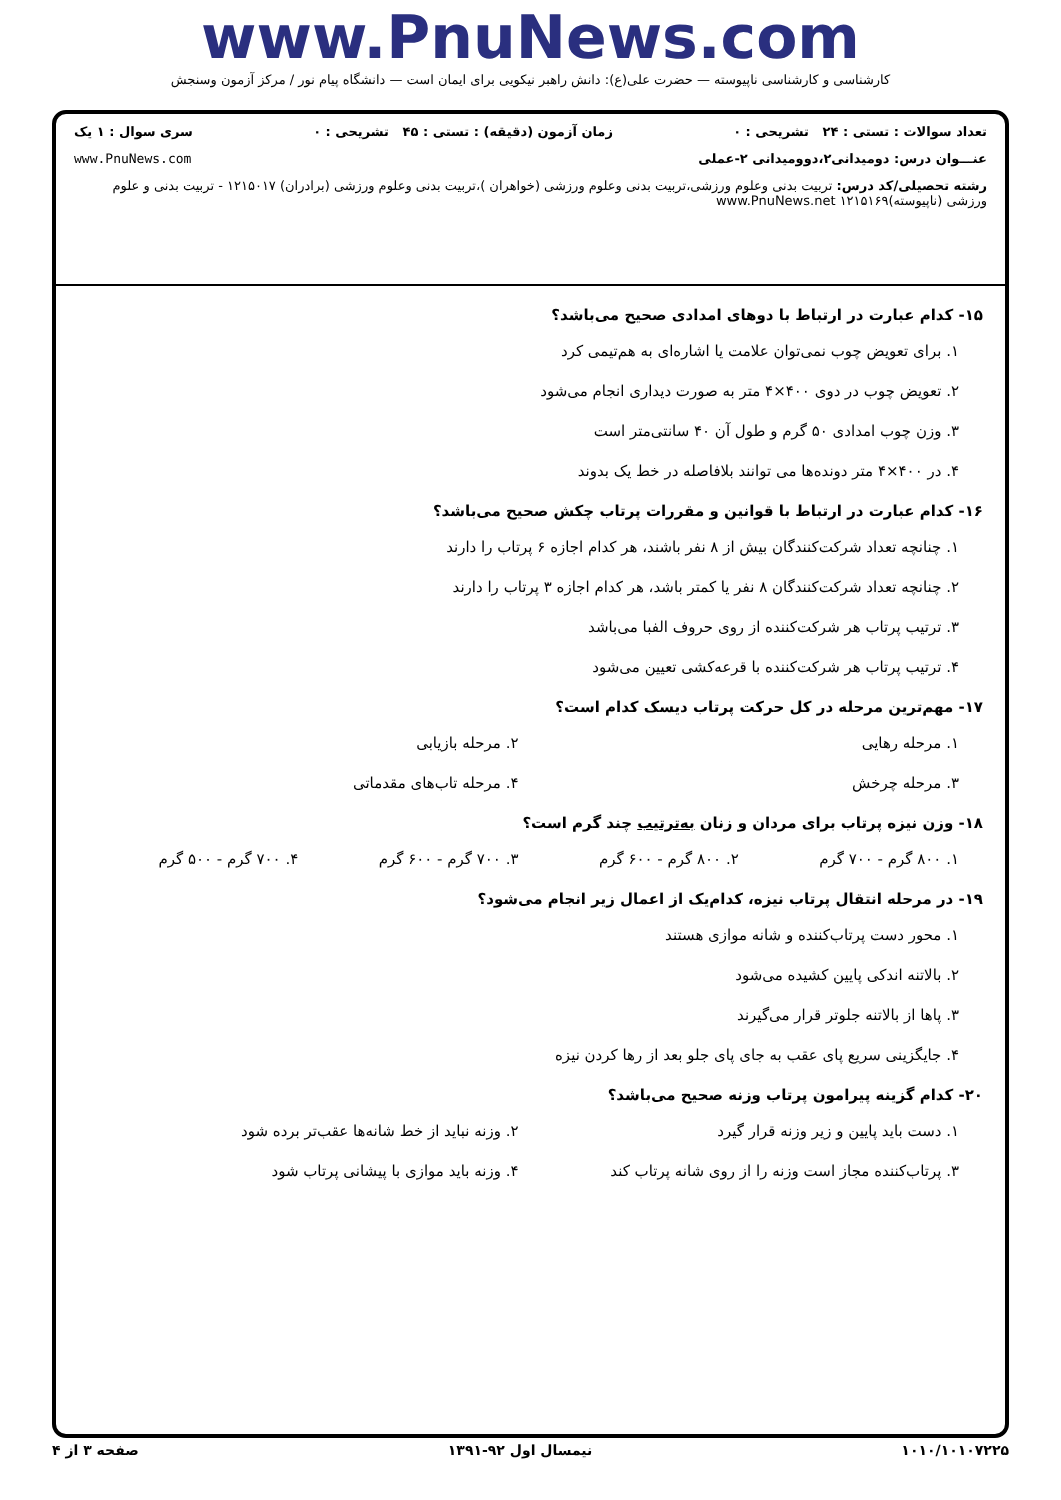www.PnuNews.com
کارشناسی و کارشناسی ناپیوسته — حضرت علی(ع): دانش راهبر نیکویی برای ایمان است — دانشگاه پیام نور / مرکز آزمون وسنجش
تعداد سوالات : تستی : ۲۴ تشریحی : ۰ زمان آزمون (دقیقه) : تستی : ۴۵ تشریحی : ۰ سری سوال : ۱ یک
عنـــوان درس: دومیدانی۲،دوومیدانی ۲-عملی www.PnuNews.com
رشته تحصیلی/کد درس: تربیت بدنی وعلوم ورزشی،تربیت بدنی وعلوم ورزشی (خواهران )،تربیت بدنی وعلوم ورزشی (برادران) ۱۲۱۵۰۱۷ - تربیت بدنی و علوم ورزشی (ناپیوسته)۱۲۱۵۱۶۹ www.PnuNews.net
۱۵- کدام عبارت در ارتباط با دوهای امدادی صحیح می‌باشد؟
۱. برای تعویض چوب نمی‌توان علامت یا اشاره‌ای به هم‌تیمی کرد
۲. تعویض چوب در دوی ۴۰۰×۴ متر به صورت دیداری انجام می‌شود
۳. وزن چوب امدادی ۵۰ گرم و طول آن ۴۰ سانتی‌متر است
۴. در ۴۰۰×۴ متر دونده‌ها می توانند بلافاصله در خط یک بدوند
۱۶- کدام عبارت در ارتباط با قوانین و مقررات پرتاب چکش صحیح می‌باشد؟
۱. چنانچه تعداد شرکت‌کنندگان بیش از ۸ نفر باشند، هر کدام اجازه ۶ پرتاب را دارند
۲. چنانچه تعداد شرکت‌کنندگان ۸ نفر یا کمتر باشد، هر کدام اجازه ۳ پرتاب را دارند
۳. ترتیب پرتاب هر شرکت‌کننده از روی حروف الفبا می‌باشد
۴. ترتیب پرتاب هر شرکت‌کننده با قرعه‌کشی تعیین می‌شود
۱۷- مهم‌ترین مرحله در کل حرکت پرتاب دیسک کدام است؟
۱. مرحله رهایی ۲. مرحله بازیابی
۳. مرحله چرخش ۴. مرحله تاب‌های مقدماتی
۱۸- وزن نیزه پرتاب برای مردان و زنان به‌ترتیب چند گرم است؟
۱. ۸۰۰ گرم - ۷۰۰ گرم ۲. ۸۰۰ گرم - ۶۰۰ گرم ۳. ۷۰۰ گرم - ۶۰۰ گرم ۴. ۷۰۰ گرم - ۵۰۰ گرم
۱۹- در مرحله انتقال پرتاب نیزه، کدام‌یک از اعمال زیر انجام می‌شود؟
۱. محور دست پرتاب‌کننده و شانه موازی هستند
۲. بالاتنه اندکی پایین کشیده می‌شود
۳. پاها از بالاتنه جلوتر قرار می‌گیرند
۴. جایگزینی سریع پای عقب به جای پای جلو بعد از رها کردن نیزه
۲۰- کدام گزینه پیرامون پرتاب وزنه صحیح می‌باشد؟
۱. دست باید پایین و زیر وزنه قرار گیرد
۲. وزنه نباید از خط شانه‌ها عقب‌تر برده شود
۳. پرتاب‌کننده مجاز است وزنه را از روی شانه پرتاب کند
۴. وزنه باید موازی با پیشانی پرتاب شود
۱۰۱۰/۱۰۱۰۷۲۲۵ نیمسال اول ۹۲-۱۳۹۱ صفحه ۳ از ۴